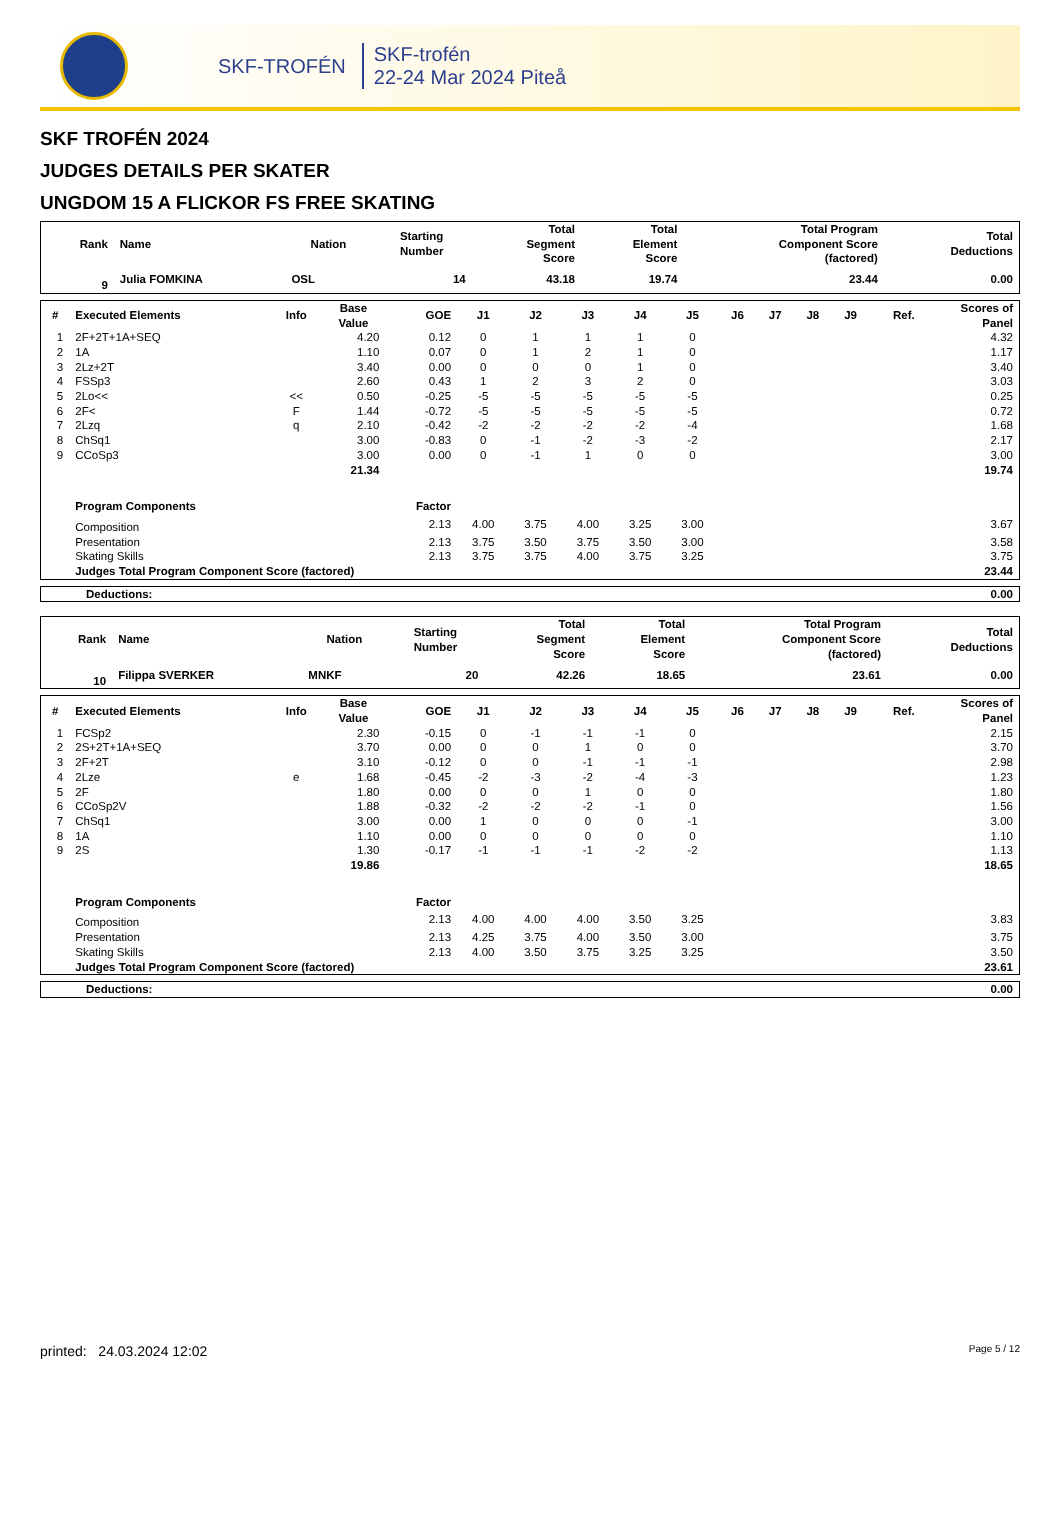SKF-TROFÉN
SKF-trofén
22-24 Mar 2024 Piteå
SKF TROFÉN 2024
JUDGES DETAILS PER SKATER
UNGDOM 15 A FLICKOR FS FREE SKATING
| Rank | Name | Nation | Starting Number | Total Segment Score | Total Element Score | Total Program Component Score (factored) | Total Deductions |
| --- | --- | --- | --- | --- | --- | --- | --- |
| 9 | Julia FOMKINA | OSL | 14 | 43.18 | 19.74 | 23.44 | 0.00 |
| # | Executed Elements | Info | Base Value | GOE | J1 | J2 | J3 | J4 | J5 | J6 | J7 | J8 | J9 | Ref. | Scores of Panel |
| --- | --- | --- | --- | --- | --- | --- | --- | --- | --- | --- | --- | --- | --- | --- | --- |
| 1 | 2F+2T+1A+SEQ | | 4.20 | 0.12 | 0 | 1 | 1 | 1 | 0 | | | | | | 4.32 |
| 2 | 1A | | 1.10 | 0.07 | 0 | 1 | 2 | 1 | 0 | | | | | | 1.17 |
| 3 | 2Lz+2T | | 3.40 | 0.00 | 0 | 0 | 0 | 1 | 0 | | | | | | 3.40 |
| 4 | FSSp3 | | 2.60 | 0.43 | 1 | 2 | 3 | 2 | 0 | | | | | | 3.03 |
| 5 | 2Lo<< | << | 0.50 | -0.25 | -5 | -5 | -5 | -5 | -5 | | | | | | 0.25 |
| 6 | 2F< | F | 1.44 | -0.72 | -5 | -5 | -5 | -5 | -5 | | | | | | 0.72 |
| 7 | 2Lzq | q | 2.10 | -0.42 | -2 | -2 | -2 | -2 | -4 | | | | | | 1.68 |
| 8 | ChSq1 | | 3.00 | -0.83 | 0 | -1 | -2 | -3 | -2 | | | | | | 2.17 |
| 9 | CCoSp3 | | 3.00 | 0.00 | 0 | -1 | 1 | 0 | 0 | | | | | | 3.00 |
| | | | 21.34 | | | | | | | | | | | | 19.74 |
| | Program Components | | | Factor | | | | | | | | | | | |
| | Composition | | | 2.13 | 4.00 | 3.75 | 4.00 | 3.25 | 3.00 | | | | | | 3.67 |
| | Presentation | | | 2.13 | 3.75 | 3.50 | 3.75 | 3.50 | 3.00 | | | | | | 3.58 |
| | Skating Skills | | | 2.13 | 3.75 | 3.75 | 4.00 | 3.75 | 3.25 | | | | | | 3.75 |
| | Judges Total Program Component Score (factored) | | | | | | | | | | | | | | 23.44 |
| Deductions: | 0.00 |
| Rank | Name | Nation | Starting Number | Total Segment Score | Total Element Score | Total Program Component Score (factored) | Total Deductions |
| --- | --- | --- | --- | --- | --- | --- | --- |
| 10 | Filippa SVERKER | MNKF | 20 | 42.26 | 18.65 | 23.61 | 0.00 |
| # | Executed Elements | Info | Base Value | GOE | J1 | J2 | J3 | J4 | J5 | J6 | J7 | J8 | J9 | Ref. | Scores of Panel |
| --- | --- | --- | --- | --- | --- | --- | --- | --- | --- | --- | --- | --- | --- | --- | --- |
| 1 | FCSp2 | | 2.30 | -0.15 | 0 | -1 | -1 | -1 | 0 | | | | | | 2.15 |
| 2 | 2S+2T+1A+SEQ | | 3.70 | 0.00 | 0 | 0 | 1 | 0 | 0 | | | | | | 3.70 |
| 3 | 2F+2T | | 3.10 | -0.12 | 0 | 0 | -1 | -1 | -1 | | | | | | 2.98 |
| 4 | 2Lze | e | 1.68 | -0.45 | -2 | -3 | -2 | -4 | -3 | | | | | | 1.23 |
| 5 | 2F | | 1.80 | 0.00 | 0 | 0 | 1 | 0 | 0 | | | | | | 1.80 |
| 6 | CCoSp2V | | 1.88 | -0.32 | -2 | -2 | -2 | -1 | 0 | | | | | | 1.56 |
| 7 | ChSq1 | | 3.00 | 0.00 | 1 | 0 | 0 | 0 | -1 | | | | | | 3.00 |
| 8 | 1A | | 1.10 | 0.00 | 0 | 0 | 0 | 0 | 0 | | | | | | 1.10 |
| 9 | 2S | | 1.30 | -0.17 | -1 | -1 | -1 | -2 | -2 | | | | | | 1.13 |
| | | | 19.86 | | | | | | | | | | | | 18.65 |
| | Program Components | | | Factor | | | | | | | | | | | |
| | Composition | | | 2.13 | 4.00 | 4.00 | 4.00 | 3.50 | 3.25 | | | | | | 3.83 |
| | Presentation | | | 2.13 | 4.25 | 3.75 | 4.00 | 3.50 | 3.00 | | | | | | 3.75 |
| | Skating Skills | | | 2.13 | 4.00 | 3.50 | 3.75 | 3.25 | 3.25 | | | | | | 3.50 |
| | Judges Total Program Component Score (factored) | | | | | | | | | | | | | | 23.61 |
| Deductions: | 0.00 |
printed: 24.03.2024 12:02 Page 5 / 12